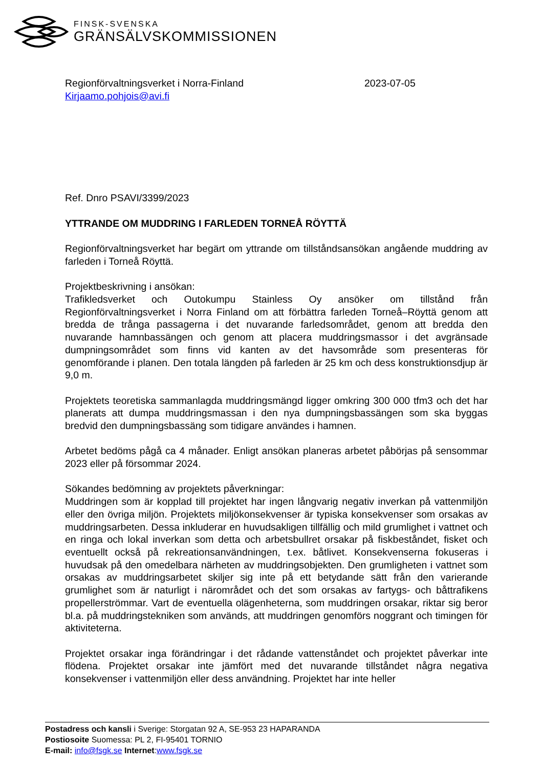FINSK-SVENSKA
GRÄNSÄLVSKOMMISSIONEN
Regionförvaltningsverket i Norra-Finland
Kirjaamo.pohjois@avi.fi
2023-07-05
Ref. Dnro PSAVI/3399/2023
YTTRANDE OM MUDDRING I FARLEDEN TORNEÅ RÖYTTÄ
Regionförvaltningsverket har begärt om yttrande om tillståndsansökan angående muddring av farleden i Torneå Röyttä.
Projektbeskrivning i ansökan:
Trafikledsverket och Outokumpu Stainless Oy ansöker om tillstånd från Regionförvaltningsverket i Norra Finland om att förbättra farleden Torneå–Röyttä genom att bredda de trånga passagerna i det nuvarande farledsområdet, genom att bredda den nuvarande hamnbassängen och genom att placera muddringsmassor i det avgränsade dumpningsområdet som finns vid kanten av det havsområde som presenteras för genomförande i planen. Den totala längden på farleden är 25 km och dess konstruktionsdjup är 9,0 m.
Projektets teoretiska sammanlagda muddringsmängd ligger omkring 300 000 tfm3 och det har planerats att dumpa muddringsmassan i den nya dumpningsbassängen som ska byggas bredvid den dumpningsbassäng som tidigare användes i hamnen.
Arbetet bedöms pågå ca 4 månader. Enligt ansökan planeras arbetet påbörjas på sensommar 2023 eller på försommar 2024.
Sökandes bedömning av projektets påverkningar:
Muddringen som är kopplad till projektet har ingen långvarig negativ inverkan på vattenmiljön eller den övriga miljön. Projektets miljökonsekvenser är typiska konsekvenser som orsakas av muddringsarbeten. Dessa inkluderar en huvudsakligen tillfällig och mild grumlighet i vattnet och en ringa och lokal inverkan som detta och arbetsbullret orsakar på fiskbeståndet, fisket och eventuellt också på rekreationsanvändningen, t.ex. båtlivet. Konsekvenserna fokuseras i huvudsak på den omedelbara närheten av muddringsobjekten. Den grumligheten i vattnet som orsakas av muddringsarbetet skiljer sig inte på ett betydande sätt från den varierande grumlighet som är naturligt i närområdet och det som orsakas av fartygs- och båttrafikens propellerströmmar. Vart de eventuella olägenheterna, som muddringen orsakar, riktar sig beror bl.a. på muddringstekniken som används, att muddringen genomförs noggrant och timingen för aktiviteterna.
Projektet orsakar inga förändringar i det rådande vattenståndet och projektet påverkar inte flödena. Projektet orsakar inte jämfört med det nuvarande tillståndet några negativa konsekvenser i vattenmiljön eller dess användning. Projektet har inte heller
Postadress och kansli i Sverige: Storgatan 92 A, SE-953 23 HAPARANDA
Postiosoite Suomessa: PL 2, FI-95401 TORNIO
E-mail: info@fsgk.se Internet:www.fsgk.se